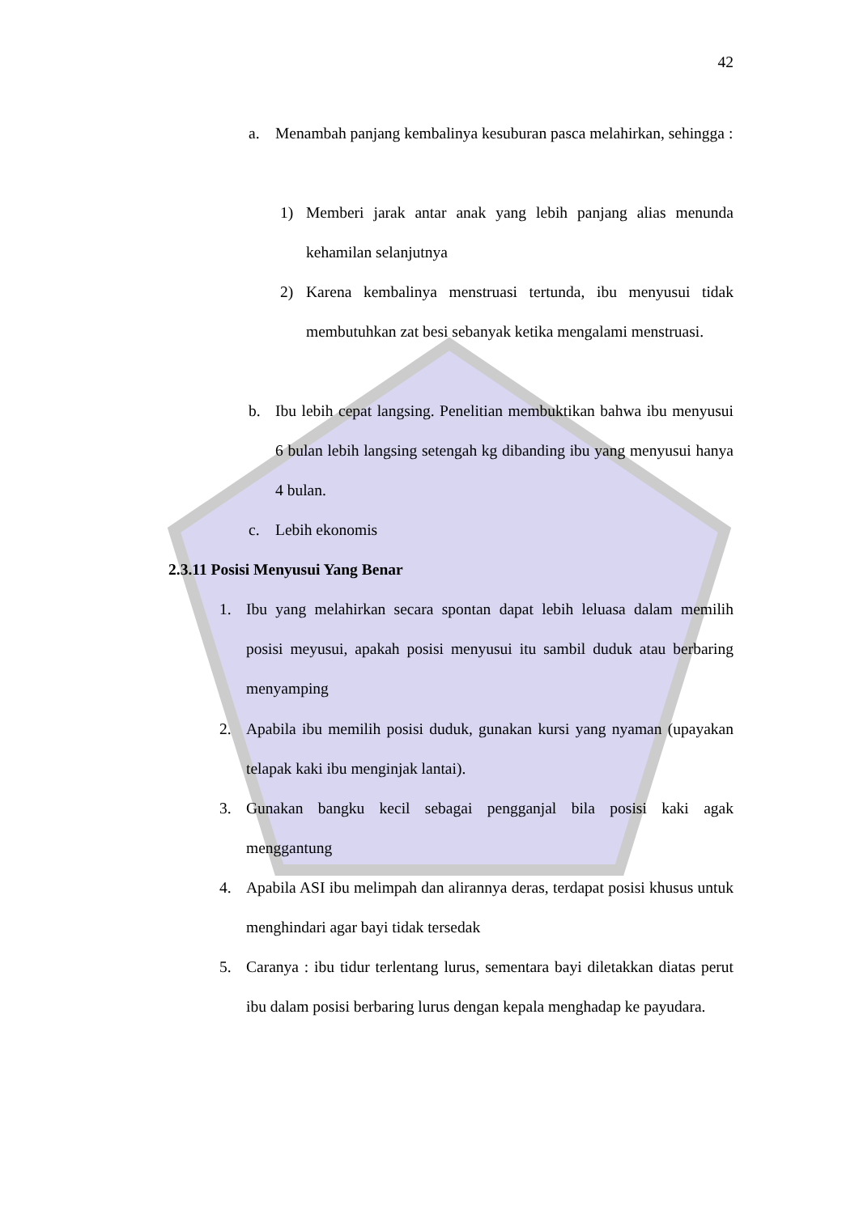42
a. Menambah panjang kembalinya kesuburan pasca melahirkan, sehingga :
1) Memberi jarak antar anak yang lebih panjang alias menunda kehamilan selanjutnya
2) Karena kembalinya menstruasi tertunda, ibu menyusui tidak membutuhkan zat besi sebanyak ketika mengalami menstruasi.
b. Ibu lebih cepat langsing. Penelitian membuktikan bahwa ibu menyusui 6 bulan lebih langsing setengah kg dibanding ibu yang menyusui hanya 4 bulan.
c. Lebih ekonomis
2.3.11 Posisi Menyusui Yang Benar
1. Ibu yang melahirkan secara spontan dapat lebih leluasa dalam memilih posisi meyusui, apakah posisi menyusui itu sambil duduk atau berbaring menyamping
2. Apabila ibu memilih posisi duduk, gunakan kursi yang nyaman (upayakan telapak kaki ibu menginjak lantai).
3. Gunakan bangku kecil sebagai pengganjal bila posisi kaki agak menggantung
4. Apabila ASI ibu melimpah dan alirannya deras, terdapat posisi khusus untuk menghindari agar bayi tidak tersedak
5. Caranya : ibu tidur terlentang lurus, sementara bayi diletakkan diatas perut ibu dalam posisi berbaring lurus dengan kepala menghadap ke payudara.